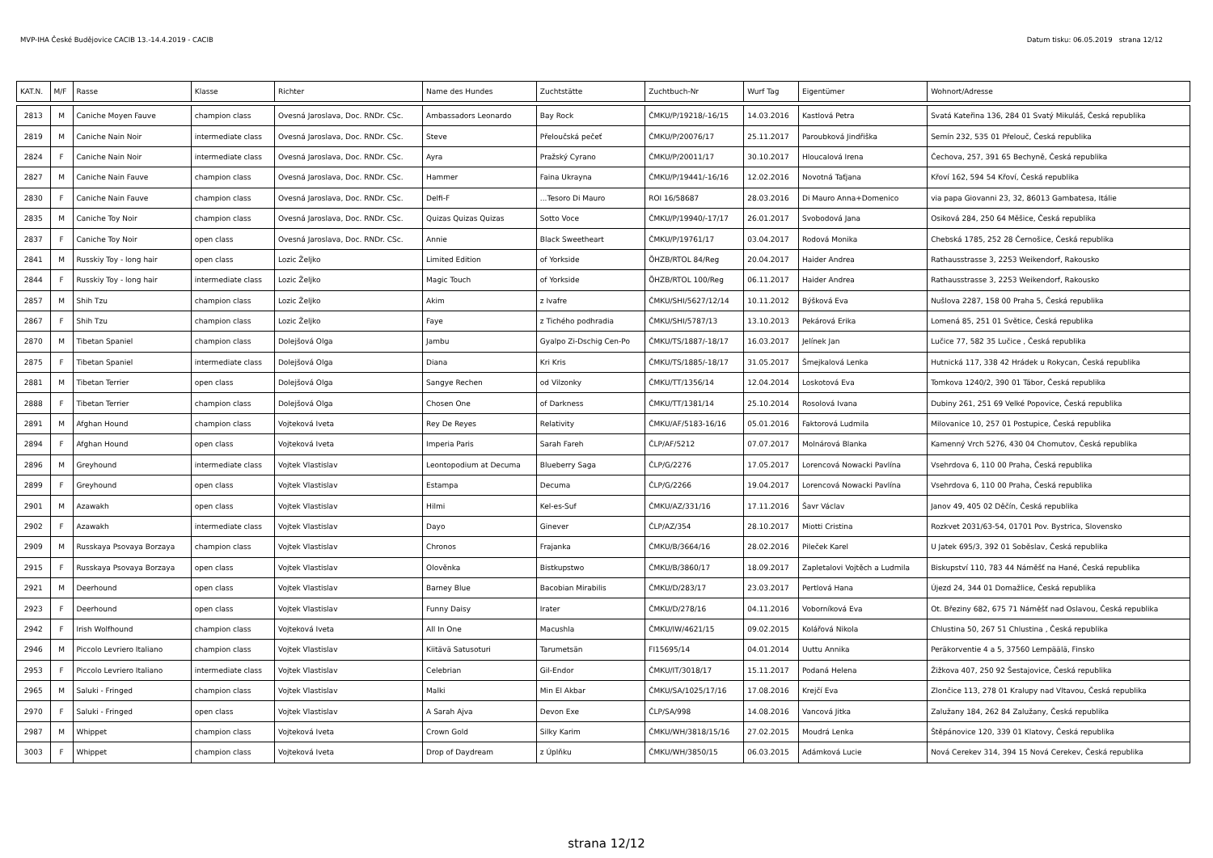MVP-IHA České Budějovice CACIB 13.-14.4.2019 - CACIB Datum tisku: 06.05.2019 strana 12/12
| KAT.N. | M/F | Rasse | Klasse | Richter | Name des Hundes | Zuchtstätte | Zuchtbuch-Nr | Wurf Tag | Eigentümer | Wohnort/Adresse |
| --- | --- | --- | --- | --- | --- | --- | --- | --- | --- | --- |
| 2813 | M | Caniche Moyen Fauve | champion class | Ovesná Jaroslava, Doc. RNDr. CSc. | Ambassadors Leonardo | Bay Rock | ČMKU/P/19218/-16/15 | 14.03.2016 | Kastlová Petra | Svatá Kateřina 136, 284 01 Svatý Mikuláš, Česká republika |
| 2819 | M | Caniche Nain Noir | intermediate class | Ovesná Jaroslava, Doc. RNDr. CSc. | Steve | Přeloučská pečeť | ČMKU/P/20076/17 | 25.11.2017 | Paroubková Jindřiška | Semín 232, 535 01 Přelouč, Česká republika |
| 2824 | F | Caniche Nain Noir | intermediate class | Ovesná Jaroslava, Doc. RNDr. CSc. | Ayra | Pražský Cyrano | ČMKU/P/20011/17 | 30.10.2017 | Hloucalová Irena | Čechova, 257, 391 65 Bechyně, Česká republika |
| 2827 | M | Caniche Nain Fauve | champion class | Ovesná Jaroslava, Doc. RNDr. CSc. | Hammer | Faina Ukrayna | ČMKU/P/19441/-16/16 | 12.02.2016 | Novotná Taťjana | Křoví 162, 594 54 Křoví, Česká republika |
| 2830 | F | Caniche Nain Fauve | champion class | Ovesná Jaroslava, Doc. RNDr. CSc. | Delfi-F | ...Tesoro Di Mauro | ROI 16/58687 | 28.03.2016 | Di Mauro Anna+Domenico | via papa Giovanni 23, 32, 86013 Gambatesa, Itálie |
| 2835 | M | Caniche Toy Noir | champion class | Ovesná Jaroslava, Doc. RNDr. CSc. | Quizas Quizas Quizas | Sotto Voce | ČMKU/P/19940/-17/17 | 26.01.2017 | Svobodová Jana | Osiková 284, 250 64 Měšice, Česká republika |
| 2837 | F | Caniche Toy Noir | open class | Ovesná Jaroslava, Doc. RNDr. CSc. | Annie | Black Sweetheart | ČMKU/P/19761/17 | 03.04.2017 | Rodová Monika | Chebská 1785, 252 28 Černošice, Česká republika |
| 2841 | M | Russkiy Toy - long hair | open class | Lozic Željko | Limited Edition | of Yorkside | ÖHZB/RTOL 84/Reg | 20.04.2017 | Haider Andrea | Rathausstrasse 3, 2253 Weikendorf, Rakousko |
| 2844 | F | Russkiy Toy - long hair | intermediate class | Lozic Željko | Magic Touch | of Yorkside | ÖHZB/RTOL 100/Reg | 06.11.2017 | Haider Andrea | Rathausstrasse 3, 2253 Weikendorf, Rakousko |
| 2857 | M | Shih Tzu | champion class | Lozic Željko | Akim | z Ivafre | ČMKU/SHI/5627/12/14 | 10.11.2012 | Býšková Eva | Nušlova 2287, 158 00 Praha 5, Česká republika |
| 2867 | F | Shih Tzu | champion class | Lozic Željko | Faye | z Tichého podhradia | ČMKU/SHI/5787/13 | 13.10.2013 | Pekárová Erika | Lomená 85, 251 01 Světice, Česká republika |
| 2870 | M | Tibetan Spaniel | champion class | Dolejšová Olga | Jambu | Gyalpo Zi-Dschig Cen-Po | ČMKU/TS/1887/-18/17 | 16.03.2017 | Jelínek Jan | Lučice 77, 582 35 Lučice , Česká republika |
| 2875 | F | Tibetan Spaniel | intermediate class | Dolejšová Olga | Diana | Kri Kris | ČMKU/TS/1885/-18/17 | 31.05.2017 | Šmejkalová Lenka | Hutnická 117, 338 42 Hrádek u Rokycan, Česká republika |
| 2881 | M | Tibetan Terrier | open class | Dolejšová Olga | Sangye Rechen | od Vilzonky | ČMKU/TT/1356/14 | 12.04.2014 | Loskotová Eva | Tomkova 1240/2, 390 01 Tábor, Česká republika |
| 2888 | F | Tibetan Terrier | champion class | Dolejšová Olga | Chosen One | of Darkness | ČMKU/TT/1381/14 | 25.10.2014 | Rosolová Ivana | Dubiny 261, 251 69 Velké Popovice, Česká republika |
| 2891 | M | Afghan Hound | champion class | Vojteková Iveta | Rey De Reyes | Relativity | ČMKU/AF/5183-16/16 | 05.01.2016 | Faktorová Ludmila | Milovanice 10, 257 01 Postupice, Česká republika |
| 2894 | F | Afghan Hound | open class | Vojteková Iveta | Imperia Paris | Sarah Fareh | ČLP/AF/5212 | 07.07.2017 | Molnárová Blanka | Kamenný Vrch 5276, 430 04 Chomutov, Česká republika |
| 2896 | M | Greyhound | intermediate class | Vojtek Vlastislav | Leontopodium at Decuma | Blueberry Saga | ČLP/G/2276 | 17.05.2017 | Lorencová Nowacki Pavlína | Vsehrdova 6, 110 00 Praha, Česká republika |
| 2899 | F | Greyhound | open class | Vojtek Vlastislav | Estampa | Decuma | ČLP/G/2266 | 19.04.2017 | Lorencová Nowacki Pavlína | Vsehrdova 6, 110 00 Praha, Česká republika |
| 2901 | M | Azawakh | open class | Vojtek Vlastislav | Hilmi | Kel-es-Suf | ČMKU/AZ/331/16 | 17.11.2016 | Šavr Václav | Janov 49, 405 02 Děčín, Česká republika |
| 2902 | F | Azawakh | intermediate class | Vojtek Vlastislav | Dayo | Ginever | ČLP/AZ/354 | 28.10.2017 | Miotti Cristina | Rozkvet 2031/63-54, 01701 Pov. Bystrica, Slovensko |
| 2909 | M | Russkaya Psovaya Borzaya | champion class | Vojtek Vlastislav | Chronos | Frajanka | ČMKU/B/3664/16 | 28.02.2016 | Pileček Karel | U Jatek 695/3, 392 01 Soběslav, Česká republika |
| 2915 | F | Russkaya Psovaya Borzaya | open class | Vojtek Vlastislav | Olověnka | Bistkupstwo | ČMKU/B/3860/17 | 18.09.2017 | Zapletalovi Vojtěch a Ludmila | Biskupství 110, 783 44 Náměšť na Hané, Česká republika |
| 2921 | M | Deerhound | open class | Vojtek Vlastislav | Barney Blue | Bacobian Mirabilis | ČMKU/D/283/17 | 23.03.2017 | Pertlová Hana | Újezd 24, 344 01 Domažlice, Česká republika |
| 2923 | F | Deerhound | open class | Vojtek Vlastislav | Funny Daisy | Irater | ČMKU/D/278/16 | 04.11.2016 | Voborníková Eva | Ot. Březiny 682, 675 71 Náměšť nad Oslavou, Česká republika |
| 2942 | F | Irish Wolfhound | champion class | Vojteková Iveta | All In One | Macushla | ČMKU/IW/4621/15 | 09.02.2015 | Kolářová Nikola | Chlustina 50, 267 51 Chlustina , Česká republika |
| 2946 | M | Piccolo Levriero Italiano | champion class | Vojtek Vlastislav | Kiitävä Satusoturi | Tarumetsän | FI15695/14 | 04.01.2014 | Uuttu Annika | Peräkorventie 4 a 5, 37560 Lempäälä, Finsko |
| 2953 | F | Piccolo Levriero Italiano | intermediate class | Vojtek Vlastislav | Celebrian | Gil-Endor | ČMKU/IT/3018/17 | 15.11.2017 | Podaná Helena | Žižkova 407, 250 92 Šestajovice, Česká republika |
| 2965 | M | Saluki - Fringed | champion class | Vojtek Vlastislav | Malki | Min El Akbar | ČMKU/SA/1025/17/16 | 17.08.2016 | Krejčí Eva | Zlončice 113, 278 01 Kralupy nad Vltavou, Česká republika |
| 2970 | F | Saluki - Fringed | open class | Vojtek Vlastislav | A Sarah Ajva | Devon Exe | ČLP/SA/998 | 14.08.2016 | Vancová Jitka | Zalužany 184, 262 84 Zalužany, Česká republika |
| 2987 | M | Whippet | champion class | Vojteková Iveta | Crown Gold | Silky Karim | ČMKU/WH/3818/15/16 | 27.02.2015 | Moudrá Lenka | Štěpánovice 120, 339 01 Klatovy, Česká republika |
| 3003 | F | Whippet | champion class | Vojteková Iveta | Drop of Daydream | z Úplňku | ČMKU/WH/3850/15 | 06.03.2015 | Adámková Lucie | Nová Cerekev 314, 394 15 Nová Cerekev, Česká republika |
strana 12/12